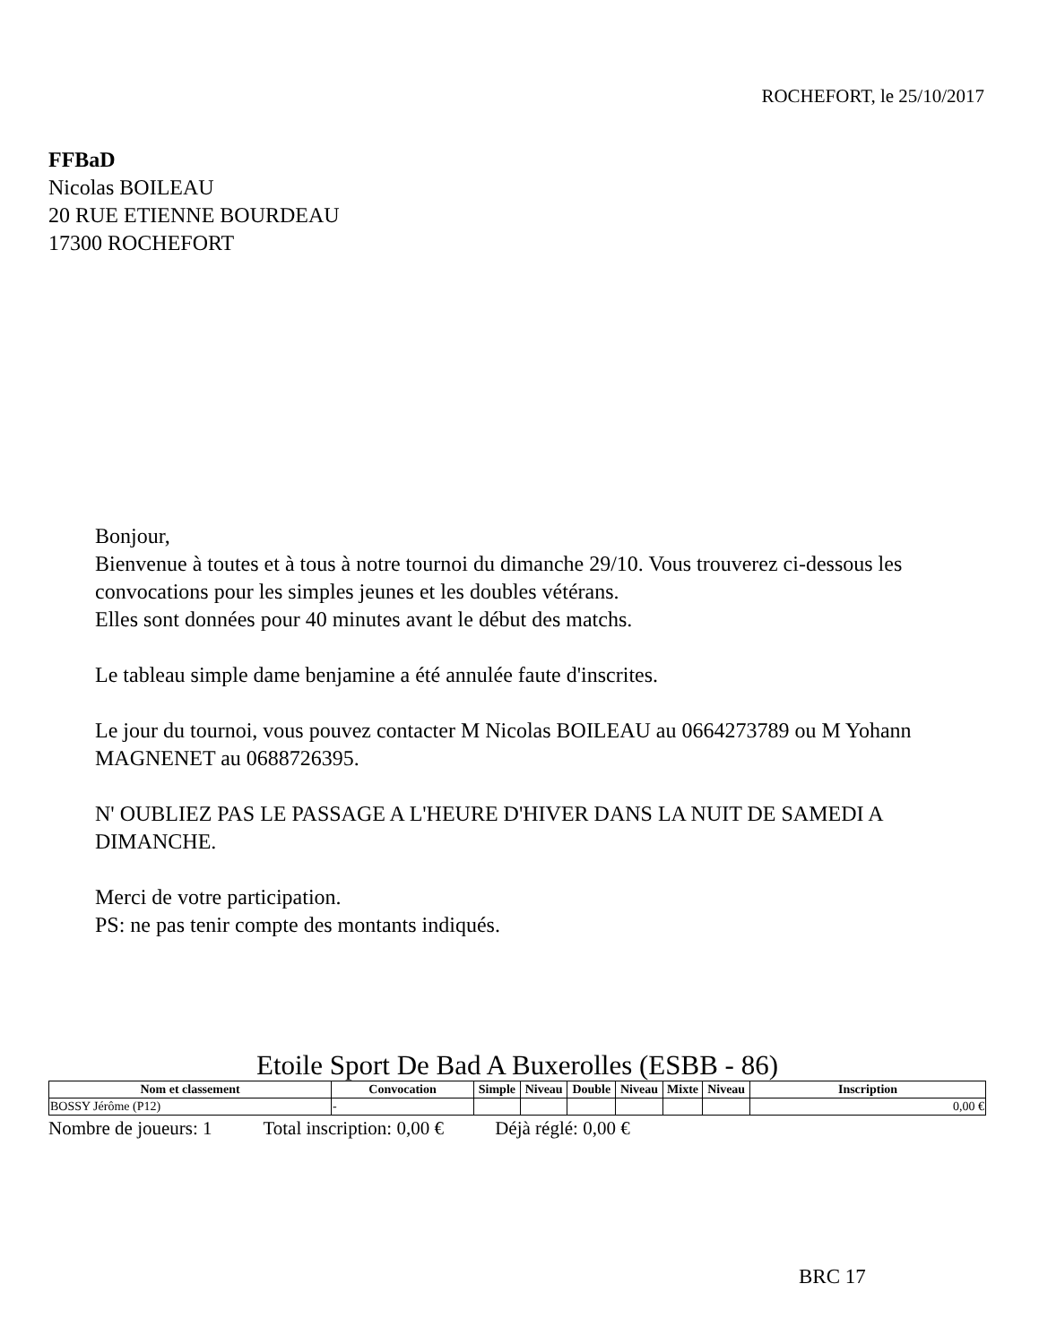ROCHEFORT, le 25/10/2017
FFBaD
Nicolas BOILEAU
20 RUE ETIENNE BOURDEAU
17300 ROCHEFORT
Bonjour,
Bienvenue à toutes et à tous à notre tournoi du dimanche 29/10. Vous trouverez ci-dessous les convocations pour les simples jeunes et les doubles vétérans.
Elles sont données pour 40 minutes avant le début des matchs.
Le tableau simple dame benjamine a été annulée faute d'inscrites.
Le jour du tournoi, vous pouvez contacter M Nicolas BOILEAU au 0664273789 ou M Yohann MAGNENET au 0688726395.
N' OUBLIEZ PAS LE PASSAGE A L'HEURE D'HIVER DANS LA NUIT DE SAMEDI A DIMANCHE.
Merci de votre participation.
PS: ne pas tenir compte des montants indiqués.
Etoile Sport De Bad A Buxerolles (ESBB - 86)
| Nom et classement | Convocation | Simple | Niveau | Double | Niveau | Mixte | Niveau | Inscription |
| --- | --- | --- | --- | --- | --- | --- | --- | --- |
| BOSSY Jérôme (P12) | - | | | | | | | 0,00 € |
Nombre de joueurs: 1 Total inscription: 0,00 € Déjà réglé: 0,00 €
BRC 17